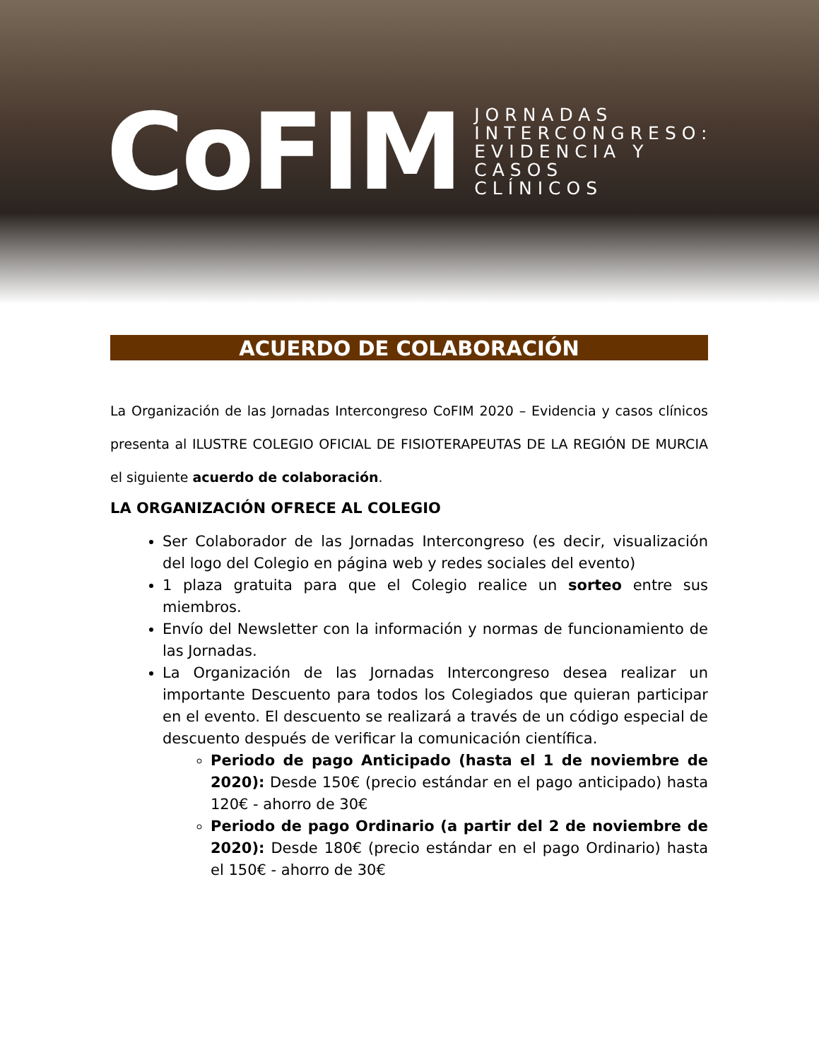CoFIM
JORNADAS
INTERCONGRESO:
EVIDENCIA Y
CASOS
CLÍNICOS
ACUERDO DE COLABORACIÓN
La Organización de las Jornadas Intercongreso CoFIM 2020 – Evidencia y casos clínicos presenta al ILUSTRE COLEGIO OFICIAL DE FISIOTERAPEUTAS DE LA REGIÓN DE MURCIA el siguiente acuerdo de colaboración.
LA ORGANIZACIÓN OFRECE AL COLEGIO
Ser Colaborador de las Jornadas Intercongreso (es decir, visualización del logo del Colegio en página web y redes sociales del evento)
1 plaza gratuita para que el Colegio realice un sorteo entre sus miembros.
Envío del Newsletter con la información y normas de funcionamiento de las Jornadas.
La Organización de las Jornadas Intercongreso desea realizar un importante Descuento para todos los Colegiados que quieran participar en el evento. El descuento se realizará a través de un código especial de descuento después de verificar la comunicación científica.
Periodo de pago Anticipado (hasta el 1 de noviembre de 2020): Desde 150€ (precio estándar en el pago anticipado) hasta 120€ - ahorro de 30€
Periodo de pago Ordinario (a partir del 2 de noviembre de 2020): Desde 180€ (precio estándar en el pago Ordinario) hasta el 150€ - ahorro de 30€